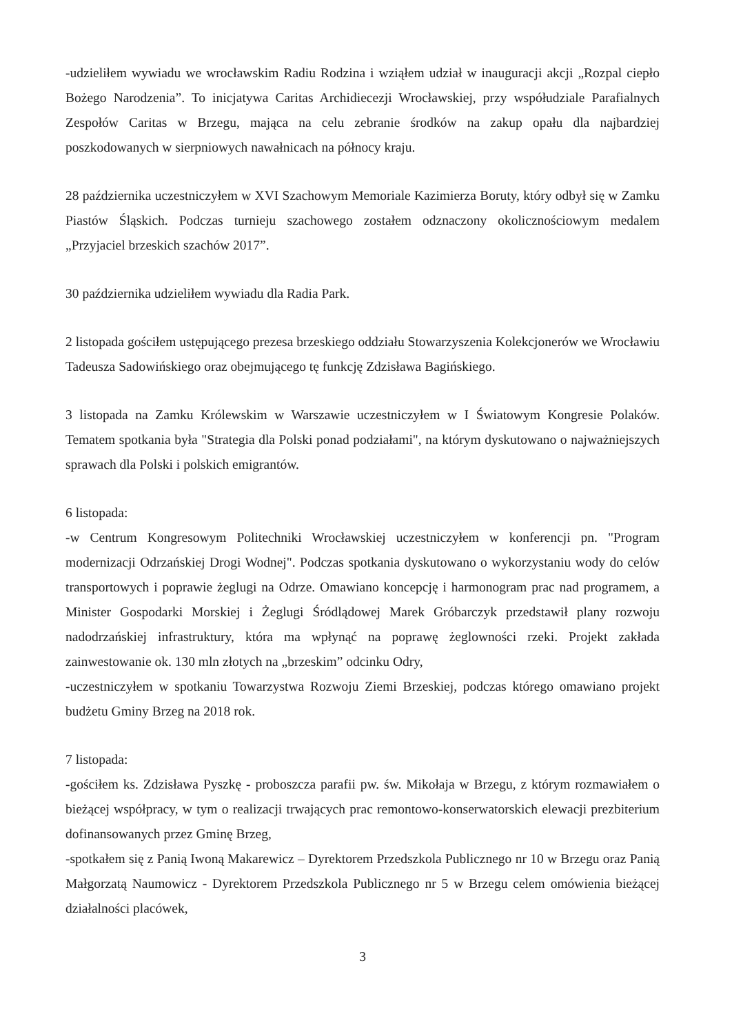-udzieliłem wywiadu we wrocławskim Radiu Rodzina i wziąłem udział w inauguracji akcji „Rozpal ciepło Bożego Narodzenia”. To inicjatywa Caritas Archidiecezji Wrocławskiej, przy współudziale Parafialnych Zespołów Caritas w Brzegu, mająca na celu zebranie środków na zakup opału dla najbardziej poszkodowanych w sierpniowych nawałnicach na północy kraju.
28 października uczestniczyłem w XVI Szachowym Memoriale Kazimierza Boruty, który odbył się w Zamku Piastów Śląskich. Podczas turnieju szachowego zostałem odznaczony okolicznościowym medalem „Przyjaciel brzeskich szachów 2017”.
30 października udzieliłem wywiadu dla Radia Park.
2 listopada gościłem ustępującego prezesa brzeskiego oddziału Stowarzyszenia Kolekcjonerów we Wrocławiu Tadeusza Sadowińskiego oraz obejmującego tę funkcję Zdzisława Bagińskiego.
3 listopada na Zamku Królewskim w Warszawie uczestniczyłem w I Światowym Kongresie Polaków. Tematem spotkania była "Strategia dla Polski ponad podziałami", na którym dyskutowano o najważniejszych sprawach dla Polski i polskich emigrantów.
6 listopada:
-w Centrum Kongresowym Politechniki Wrocławskiej uczestniczyłem w konferencji pn. "Program modernizacji Odrzańskiej Drogi Wodnej". Podczas spotkania dyskutowano o wykorzystaniu wody do celów transportowych i poprawie żeglugi na Odrze. Omawiano koncepcję i harmonogram prac nad programem, a Minister Gospodarki Morskiej i Żeglugi Śródlądowej Marek Gróbarczyk przedstawił plany rozwoju nadodrzańskiej infrastruktury, która ma wpłynąć na poprawę żeglowności rzeki. Projekt zakłada zainwestowanie ok. 130 mln złotych na „brzeskim” odcinku Odry,
-uczestniczyłem w spotkaniu Towarzystwa Rozwoju Ziemi Brzeskiej, podczas którego omawiano projekt budżetu Gminy Brzeg na 2018 rok.
7 listopada:
-gościłem ks. Zdzisława Pyszkę - proboszcza parafii pw. św. Mikołaja w Brzegu, z którym rozmawiałem o bieżącej współpracy, w tym o realizacji trwających prac remontowo-konserwatorskich elewacji prezbiterium dofinansowanych przez Gminę Brzeg,
-spotkałem się z Panią Iwoną Makarewicz – Dyrektorem Przedszkola Publicznego nr 10 w Brzegu oraz Panią Małgorzatą Naumowicz - Dyrektorem Przedszkola Publicznego nr 5 w Brzegu celem omówienia bieżącej działalności placówek,
3